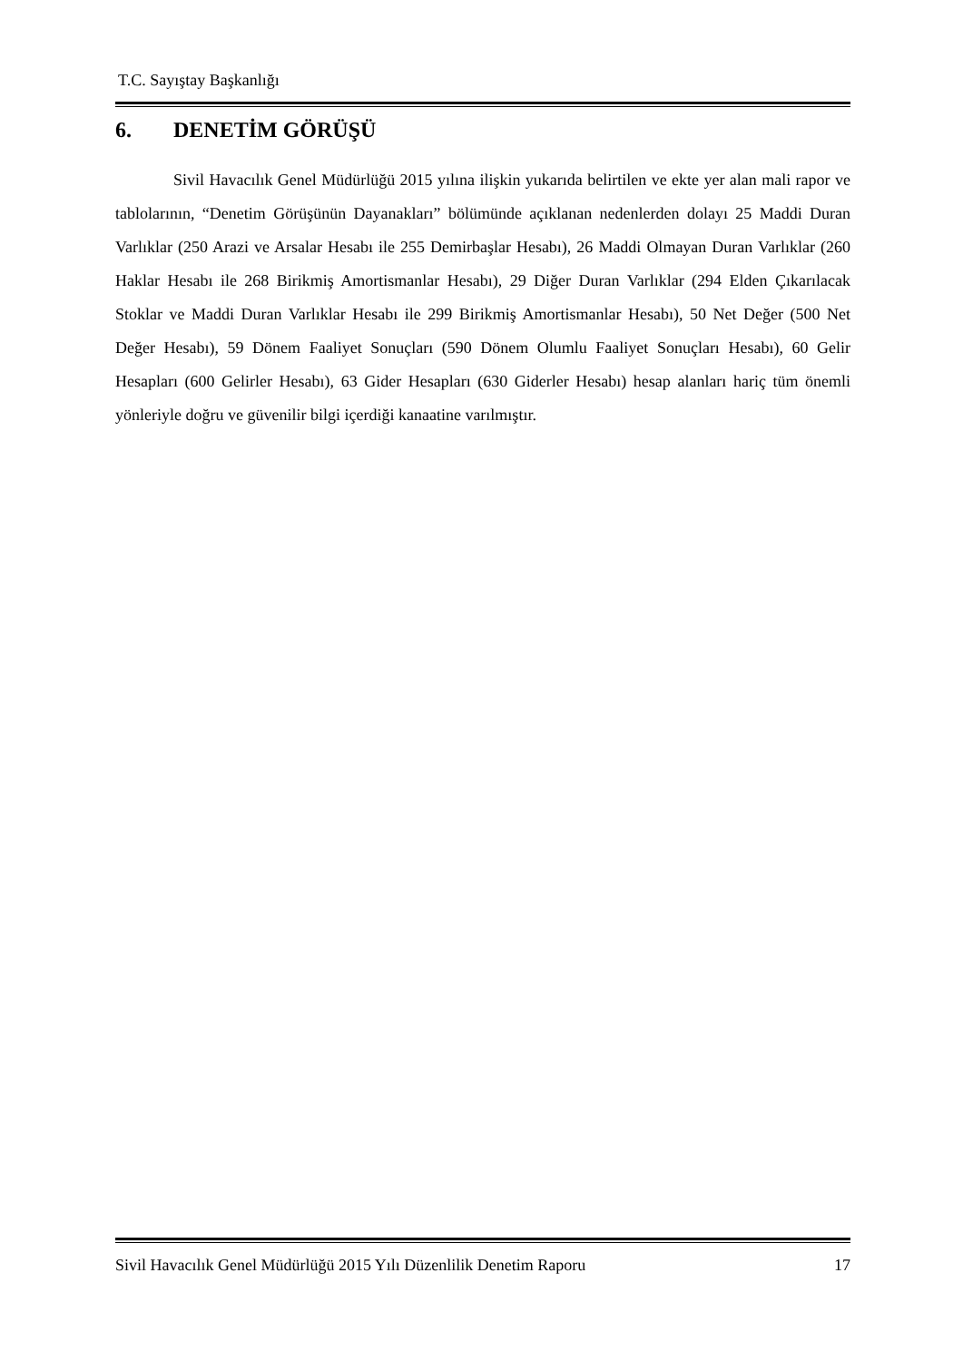T.C. Sayıştay Başkanlığı
6. DENETİM GÖRÜŞÜ
Sivil Havacılık Genel Müdürlüğü 2015 yılına ilişkin yukarıda belirtilen ve ekte yer alan mali rapor ve tablolarının, “Denetim Görüşünün Dayanakları” bölümünde açıklanan nedenlerden dolayı 25 Maddi Duran Varlıklar (250 Arazi ve Arsalar Hesabı ile 255 Demirbaşlar Hesabı), 26 Maddi Olmayan Duran Varlıklar (260 Haklar Hesabı ile 268 Birikmiş Amortismanlar Hesabı), 29 Diğer Duran Varlıklar (294 Elden Çıkarılacak Stoklar ve Maddi Duran Varlıklar Hesabı ile 299 Birikmiş Amortismanlar Hesabı), 50 Net Değer (500 Net Değer Hesabı), 59 Dönem Faaliyet Sonuçları (590 Dönem Olumlu Faaliyet Sonuçları Hesabı), 60 Gelir Hesapları (600 Gelirler Hesabı), 63 Gider Hesapları (630 Giderler Hesabı) hesap alanları hariç tüm önemli yönleriyle doğru ve güvenilir bilgi içerdiği kanaatine varılmıştır.
Sivil Havacılık Genel Müdürlüğü 2015 Yılı Düzenlilik Denetim Raporu 17